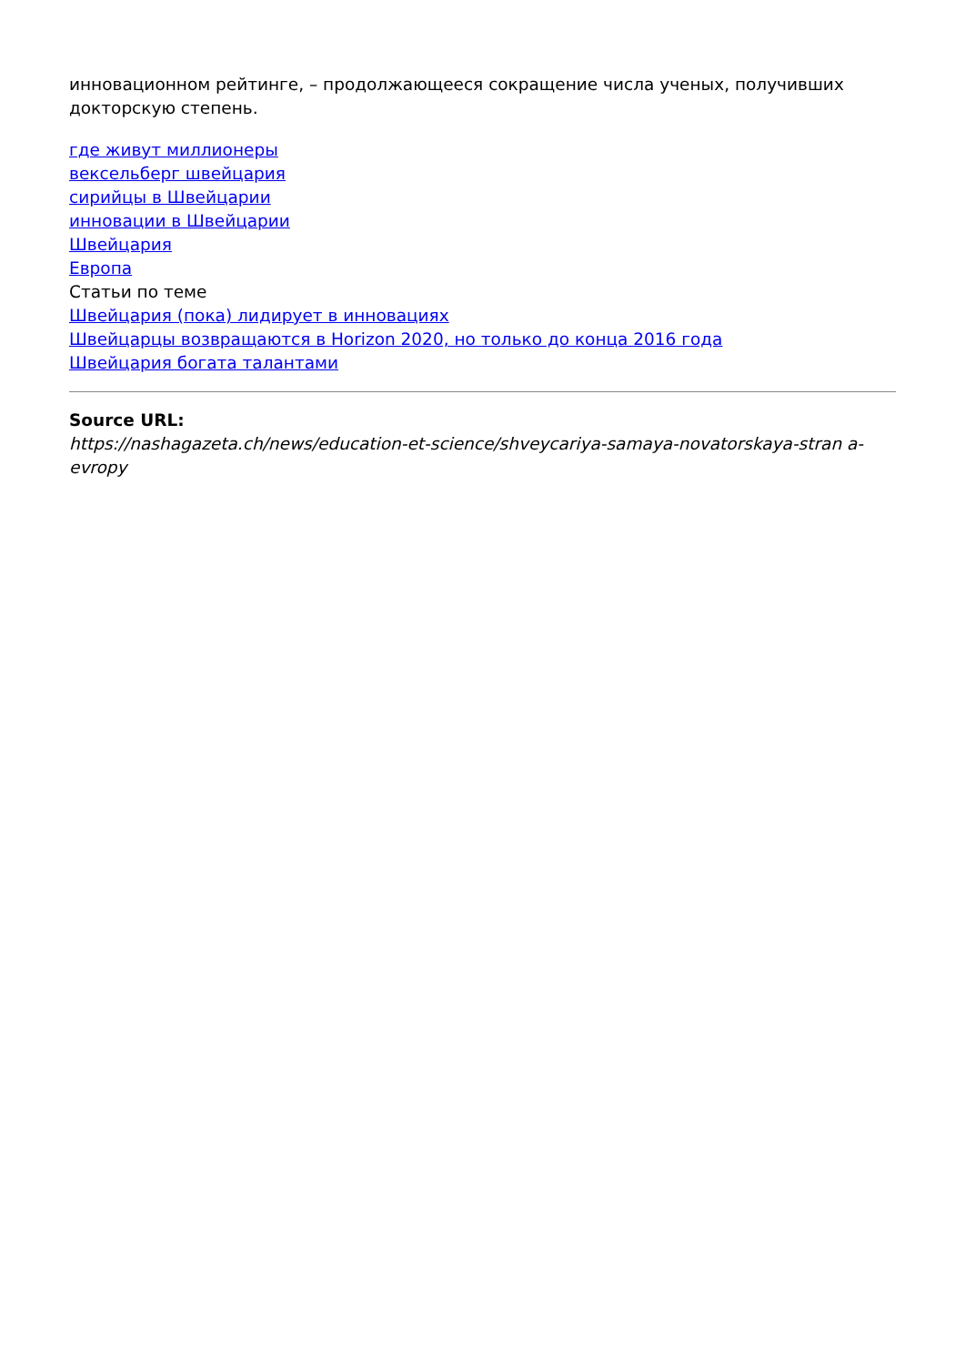инновационном рейтинге, – продолжающееся сокращение числа ученых, получивших докторскую степень.
где живут миллионеры
вексельберг швейцария
сирийцы в Швейцарии
инновации в Швейцарии
Швейцария
Европа
Статьи по теме
Швейцария (пока) лидирует в инновациях
Швейцарцы возвращаются в Horizon 2020, но только до конца 2016 года
Швейцария богата талантами
Source URL:
https://nashagazeta.ch/news/education-et-science/shveycariya-samaya-novatorskaya-stran a-evropy